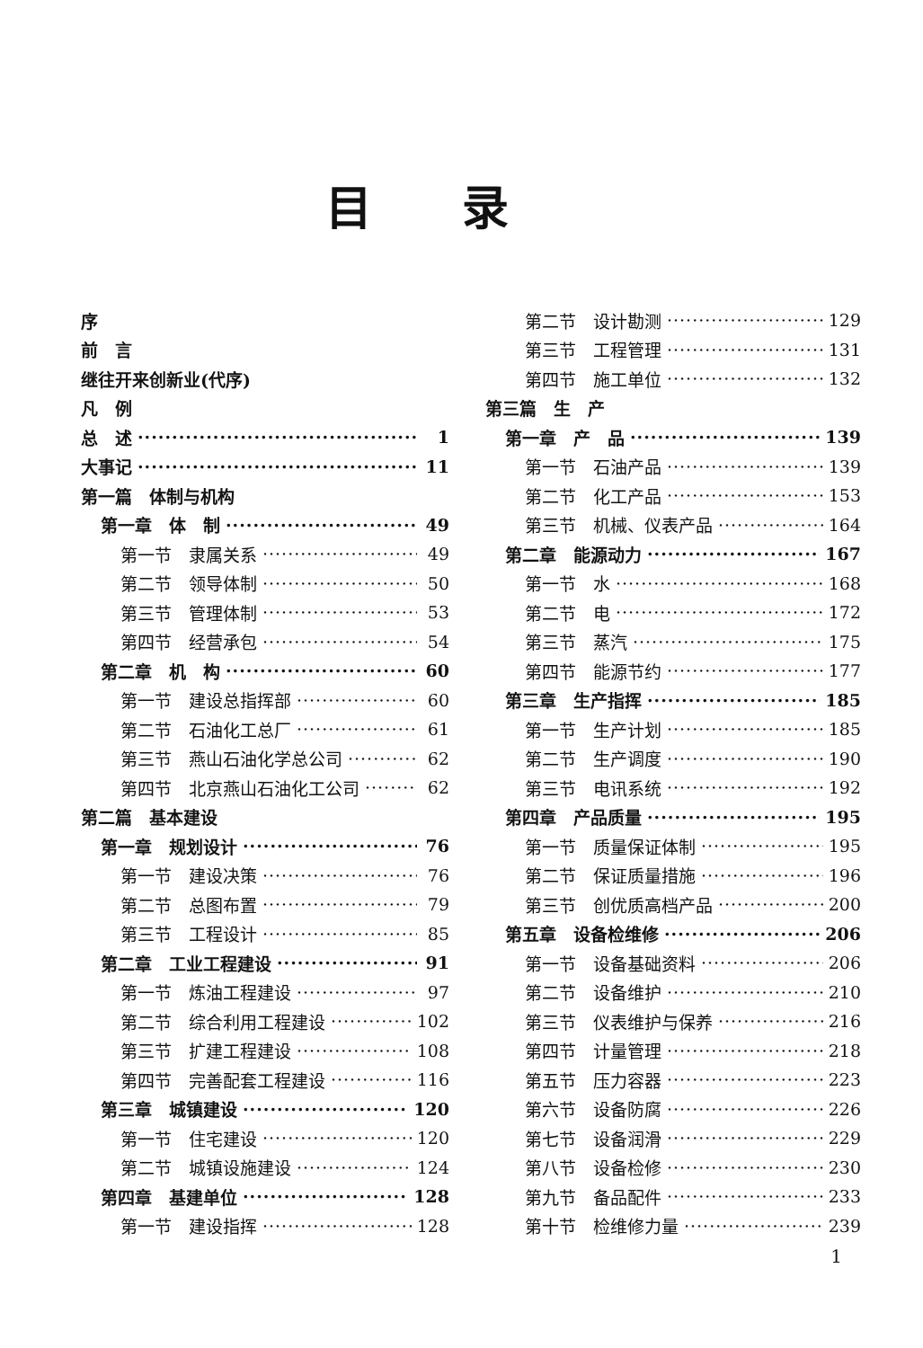目录
序
前　言
继往开来创新业(代序)
凡　例
总　述 1
大事记 11
第一篇　体制与机构
第一章　体　制 49
第一节　隶属关系 49
第二节　领导体制 50
第三节　管理体制 53
第四节　经营承包 54
第二章　机　构 60
第一节　建设总指挥部 60
第二节　石油化工总厂 61
第三节　燕山石油化学总公司 62
第四节　北京燕山石油化工公司 62
第二篇　基本建设
第一章　规划设计 76
第一节　建设决策 76
第二节　总图布置 79
第三节　工程设计 85
第二章　工业工程建设 91
第一节　炼油工程建设 97
第二节　综合利用工程建设 102
第三节　扩建工程建设 108
第四节　完善配套工程建设 116
第三章　城镇建设 120
第一节　住宅建设 120
第二节　城镇设施建设 124
第四章　基建单位 128
第一节　建设指挥 128
第二节　设计勘测 129
第三节　工程管理 131
第四节　施工单位 132
第三篇　生　产
第一章　产　品 139
第一节　石油产品 139
第二节　化工产品 153
第三节　机械、仪表产品 164
第二章　能源动力 167
第一节　水 168
第二节　电 172
第三节　蒸汽 175
第四节　能源节约 177
第三章　生产指挥 185
第一节　生产计划 185
第二节　生产调度 190
第三节　电讯系统 192
第四章　产品质量 195
第一节　质量保证体制 195
第二节　保证质量措施 196
第三节　创优质高档产品 200
第五章　设备检维修 206
第一节　设备基础资料 206
第二节　设备维护 210
第三节　仪表维护与保养 216
第四节　计量管理 218
第五节　压力容器 223
第六节　设备防腐 226
第七节　设备润滑 229
第八节　设备检修 230
第九节　备品配件 233
第十节　检维修力量 239
1